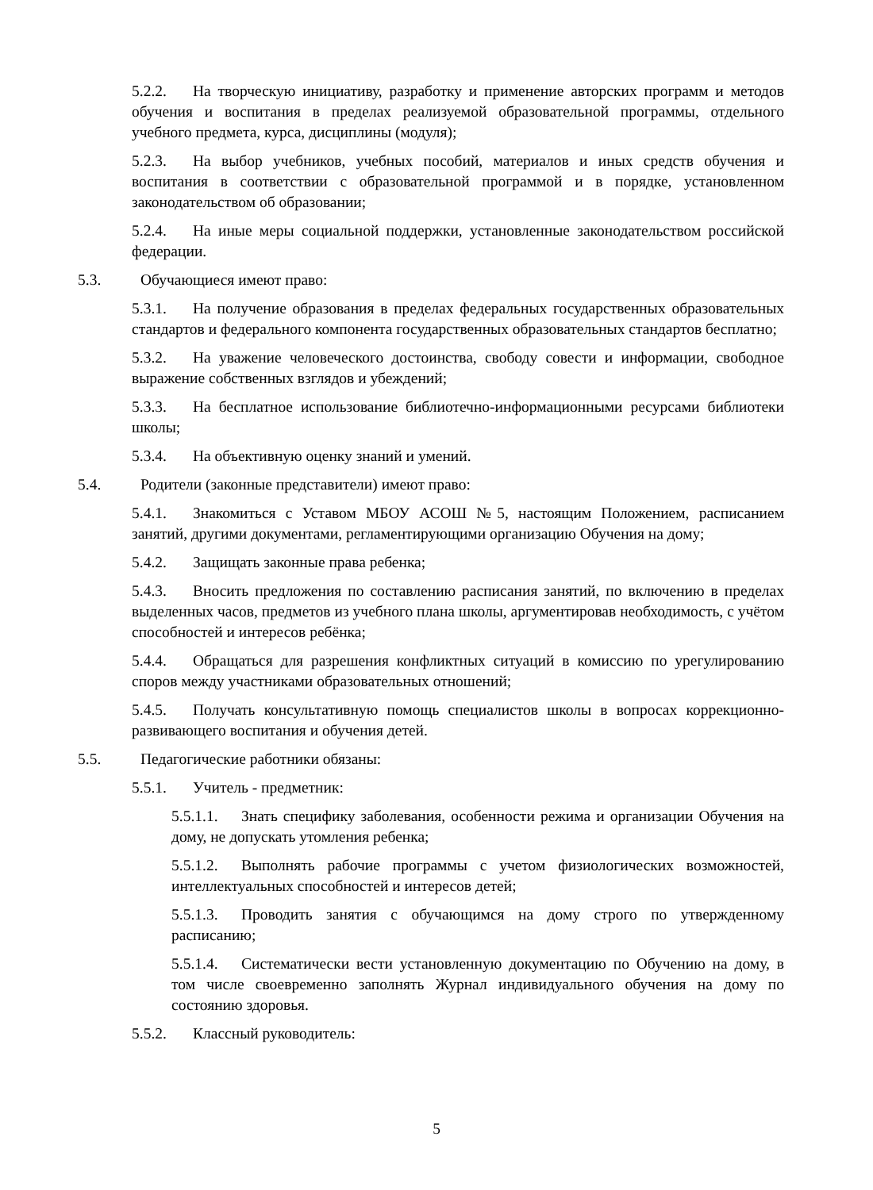5.2.2. На творческую инициативу, разработку и применение авторских программ и методов обучения и воспитания в пределах реализуемой образовательной программы, отдельного учебного предмета, курса, дисциплины (модуля);
5.2.3. На выбор учебников, учебных пособий, материалов и иных средств обучения и воспитания в соответствии с образовательной программой и в порядке, установленном законодательством об образовании;
5.2.4. На иные меры социальной поддержки, установленные законодательством российской федерации.
5.3. Обучающиеся имеют право:
5.3.1. На получение образования в пределах федеральных государственных образовательных стандартов и федерального компонента государственных образовательных стандартов бесплатно;
5.3.2. На уважение человеческого достоинства, свободу совести и информации, свободное выражение собственных взглядов и убеждений;
5.3.3. На бесплатное использование библиотечно-информационными ресурсами библиотеки школы;
5.3.4. На объективную оценку знаний и умений.
5.4. Родители (законные представители) имеют право:
5.4.1. Знакомиться с Уставом МБОУ АСОШ №5, настоящим Положением, расписанием занятий, другими документами, регламентирующими организацию Обучения на дому;
5.4.2. Защищать законные права ребенка;
5.4.3. Вносить предложения по составлению расписания занятий, по включению в пределах выделенных часов, предметов из учебного плана школы, аргументировав необходимость, с учётом способностей и интересов ребёнка;
5.4.4. Обращаться для разрешения конфликтных ситуаций в комиссию по урегулированию споров между участниками образовательных отношений;
5.4.5. Получать консультативную помощь специалистов школы в вопросах коррекционно-развивающего воспитания и обучения детей.
5.5. Педагогические работники обязаны:
5.5.1. Учитель - предметник:
5.5.1.1. Знать специфику заболевания, особенности режима и организации Обучения на дому, не допускать утомления ребенка;
5.5.1.2. Выполнять рабочие программы с учетом физиологических возможностей, интеллектуальных способностей и интересов детей;
5.5.1.3. Проводить занятия с обучающимся на дому строго по утвержденному расписанию;
5.5.1.4. Систематически вести установленную документацию по Обучению на дому, в том числе своевременно заполнять Журнал индивидуального обучения на дому по состоянию здоровья.
5.5.2. Классный руководитель:
5